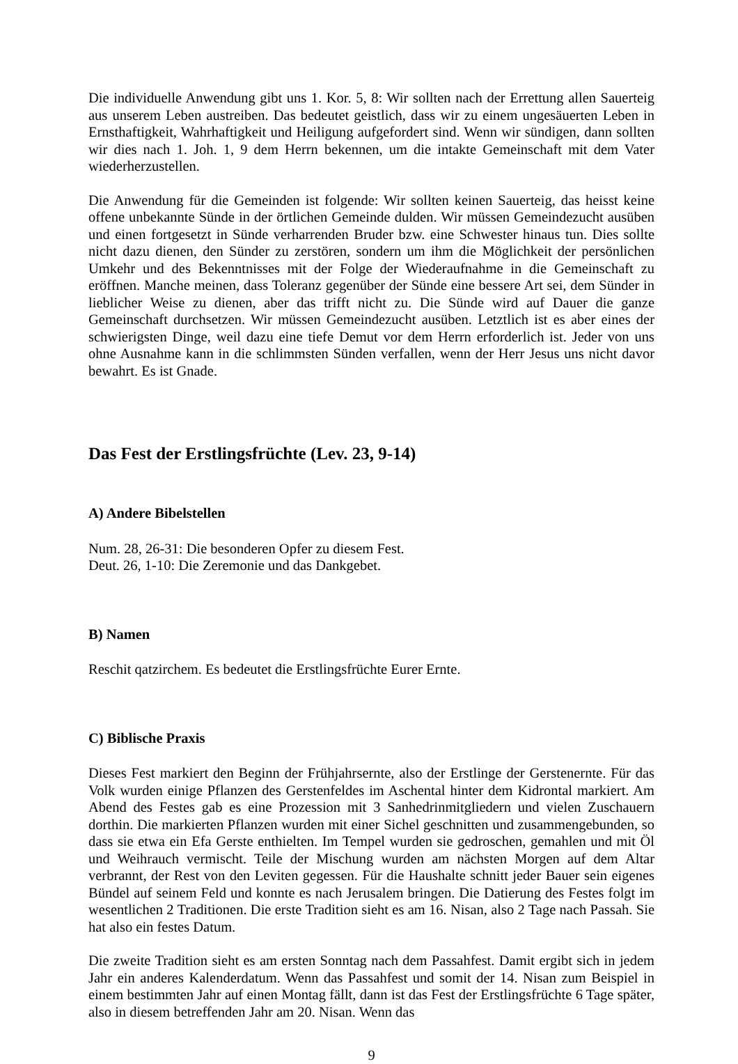Die individuelle Anwendung gibt uns 1. Kor. 5, 8: Wir sollten nach der Errettung allen Sauerteig aus unserem Leben austreiben. Das bedeutet geistlich, dass wir zu einem ungesäuerten Leben in Ernsthaftigkeit, Wahrhaftigkeit und Heiligung aufgefordert sind. Wenn wir sündigen, dann sollten wir dies nach 1. Joh. 1, 9 dem Herrn bekennen, um die intakte Gemeinschaft mit dem Vater wiederherzustellen.
Die Anwendung für die Gemeinden ist folgende: Wir sollten keinen Sauerteig, das heisst keine offene unbekannte Sünde in der örtlichen Gemeinde dulden. Wir müssen Gemeindezucht ausüben und einen fortgesetzt in Sünde verharrenden Bruder bzw. eine Schwester hinaus tun. Dies sollte nicht dazu dienen, den Sünder zu zerstören, sondern um ihm die Möglichkeit der persönlichen Umkehr und des Bekenntnisses mit der Folge der Wiederaufnahme in die Gemeinschaft zu eröffnen. Manche meinen, dass Toleranz gegenüber der Sünde eine bessere Art sei, dem Sünder in lieblicher Weise zu dienen, aber das trifft nicht zu. Die Sünde wird auf Dauer die ganze Gemeinschaft durchsetzen. Wir müssen Gemeindezucht ausüben. Letztlich ist es aber eines der schwierigsten Dinge, weil dazu eine tiefe Demut vor dem Herrn erforderlich ist. Jeder von uns ohne Ausnahme kann in die schlimmsten Sünden verfallen, wenn der Herr Jesus uns nicht davor bewahrt. Es ist Gnade.
Das Fest der Erstlingsfrüchte (Lev. 23, 9-14)
A) Andere Bibelstellen
Num. 28, 26-31: Die besonderen Opfer zu diesem Fest.
Deut. 26, 1-10: Die Zeremonie und das Dankgebet.
B) Namen
Reschit qatzirchem. Es bedeutet die Erstlingsfrüchte Eurer Ernte.
C) Biblische Praxis
Dieses Fest markiert den Beginn der Frühjahrsernte, also der Erstlinge der Gerstenernte. Für das Volk wurden einige Pflanzen des Gerstenfeldes im Aschental hinter dem Kidrontal markiert. Am Abend des Festes gab es eine Prozession mit 3 Sanhedrinmitgliedern und vielen Zuschauern dorthin. Die markierten Pflanzen wurden mit einer Sichel geschnitten und zusammengebunden, so dass sie etwa ein Efa Gerste enthielten. Im Tempel wurden sie gedroschen, gemahlen und mit Öl und Weihrauch vermischt. Teile der Mischung wurden am nächsten Morgen auf dem Altar verbrannt, der Rest von den Leviten gegessen. Für die Haushalte schnitt jeder Bauer sein eigenes Bündel auf seinem Feld und konnte es nach Jerusalem bringen. Die Datierung des Festes folgt im wesentlichen 2 Traditionen. Die erste Tradition sieht es am 16. Nisan, also 2 Tage nach Passah. Sie hat also ein festes Datum.
Die zweite Tradition sieht es am ersten Sonntag nach dem Passahfest. Damit ergibt sich in jedem Jahr ein anderes Kalenderdatum. Wenn das Passahfest und somit der 14. Nisan zum Beispiel in einem bestimmten Jahr auf einen Montag fällt, dann ist das Fest der Erstlingsfrüchte 6 Tage später, also in diesem betreffenden Jahr am 20. Nisan. Wenn das
9